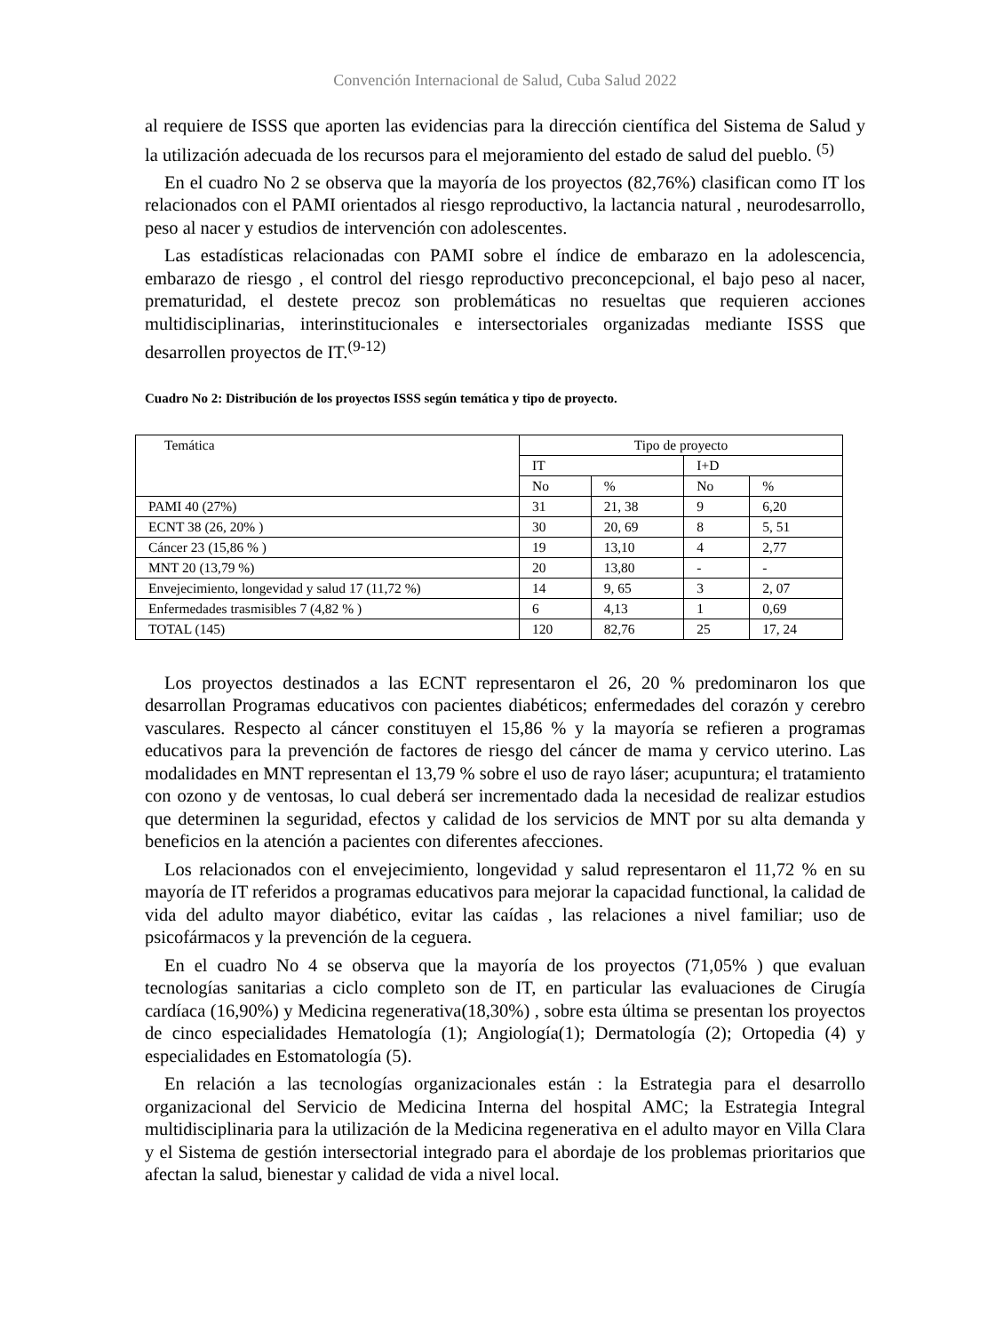Convención Internacional de Salud, Cuba Salud 2022
al requiere de ISSS que aporten las evidencias para la dirección científica del Sistema de Salud y la utilización adecuada de los recursos para el mejoramiento del estado de salud del pueblo. <sup>(5)</sup>
En el cuadro No 2 se observa que la mayoría de los proyectos (82,76%) clasifican como IT los relacionados con el PAMI orientados al riesgo reproductivo, la lactancia natural , neurodesarrollo, peso al nacer y estudios de intervención con adolescentes.
Las estadísticas relacionadas con PAMI sobre el índice de embarazo en la adolescencia, embarazo de riesgo , el control del riesgo reproductivo preconcepcional, el bajo peso al nacer, prematuridad, el destete precoz son problemáticas no resueltas que requieren acciones multidisciplinarias, interinstitucionales e intersectoriales organizadas mediante ISSS que desarrollen proyectos de IT.<sup>(9-12)</sup>
Cuadro No 2: Distribución de los proyectos ISSS según temática y tipo de proyecto.
| Temática | Tipo de proyecto | | | |
| | IT | | I+D | |
| | No | % | No | % |
| PAMI 40 (27%) | 31 | 21, 38 | 9 | 6,20 |
| ECNT 38 (26, 20% ) | 30 | 20, 69 | 8 | 5, 51 |
| Cáncer 23 (15,86 % ) | 19 | 13,10 | 4 | 2,77 |
| MNT 20 (13,79 %) | 20 | 13,80 | - | - |
| Envejecimiento, longevidad y salud 17 (11,72 %) | 14 | 9, 65 | 3 | 2, 07 |
| Enfermedades trasmisibles 7 (4,82 % ) | 6 | 4,13 | 1 | 0,69 |
| TOTAL (145) | 120 | 82,76 | 25 | 17, 24 |
Los proyectos destinados a las ECNT representaron el 26, 20 % predominaron los que desarrollan Programas educativos con pacientes diabéticos; enfermedades del corazón y cerebro vasculares. Respecto al cáncer constituyen el 15,86 % y la mayoría se refieren a programas educativos para la prevención de factores de riesgo del cáncer de mama y cervico uterino. Las modalidades en MNT representan el 13,79 % sobre el uso de rayo láser; acupuntura; el tratamiento con ozono y de ventosas, lo cual deberá ser incrementado dada la necesidad de realizar estudios que determinen la seguridad, efectos y calidad de los servicios de MNT por su alta demanda y beneficios en la atención a pacientes con diferentes afecciones.
Los relacionados con el envejecimiento, longevidad y salud representaron el 11,72 % en su mayoría de IT referidos a programas educativos para mejorar la capacidad functional, la calidad de vida del adulto mayor diabético, evitar las caídas , las relaciones a nivel familiar; uso de psicofármacos y la prevención de la ceguera.
En el cuadro No 4 se observa que la mayoría de los proyectos (71,05% ) que evaluan tecnologías sanitarias a ciclo completo son de IT, en particular las evaluaciones de Cirugía cardíaca (16,90%) y Medicina regenerativa(18,30%) , sobre esta última se presentan los proyectos de cinco especialidades Hematología (1); Angiología(1); Dermatología (2); Ortopedia (4) y especialidades en Estomatología (5).
En relación a las tecnologías organizacionales están : la Estrategia para el desarrollo organizacional del Servicio de Medicina Interna del hospital AMC; la Estrategia Integral multidisciplinaria para la utilización de la Medicina regenerativa en el adulto mayor en Villa Clara y el Sistema de gestión intersectorial integrado para el abordaje de los problemas prioritarios que afectan la salud, bienestar y calidad de vida a nivel local.